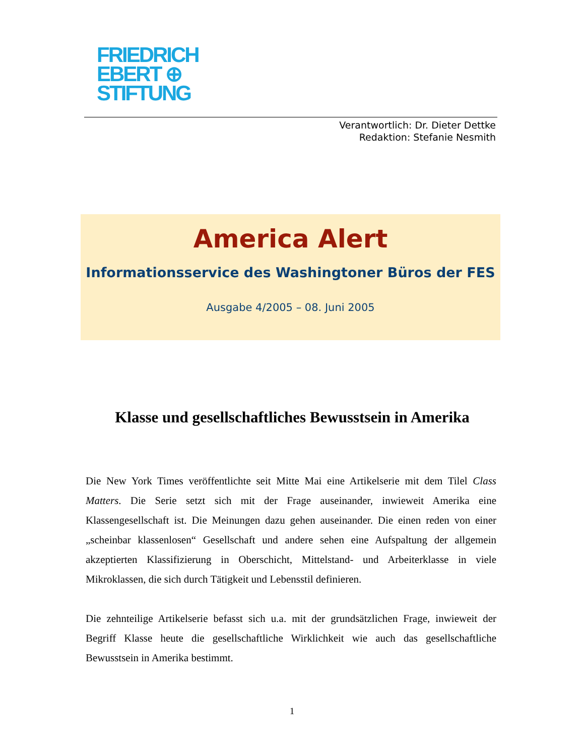FRIEDRICH
EBERT ⊕
STIFTUNG
Verantwortlich: Dr. Dieter Dettke
Redaktion: Stefanie Nesmith
America Alert
Informationsservice des Washingtoner Büros der FES
Ausgabe 4/2005 – 08. Juni 2005
Klasse und gesellschaftliches Bewusstsein in Amerika
Die New York Times veröffentlichte seit Mitte Mai eine Artikelserie mit dem Tilel Class Matters. Die Serie setzt sich mit der Frage auseinander, inwieweit Amerika eine Klassengesellschaft ist. Die Meinungen dazu gehen auseinander. Die einen reden von einer „scheinbar klassenlosen“ Gesellschaft und andere sehen eine Aufspaltung der allgemein akzeptierten Klassifizierung in Oberschicht, Mittelstand- und Arbeiterklasse in viele Mikroklassen, die sich durch Tätigkeit und Lebensstil definieren.
Die zehnteilige Artikelserie befasst sich u.a. mit der grundsätzlichen Frage, inwieweit der Begriff Klasse heute die gesellschaftliche Wirklichkeit wie auch das gesellschaftliche Bewusstsein in Amerika bestimmt.
1